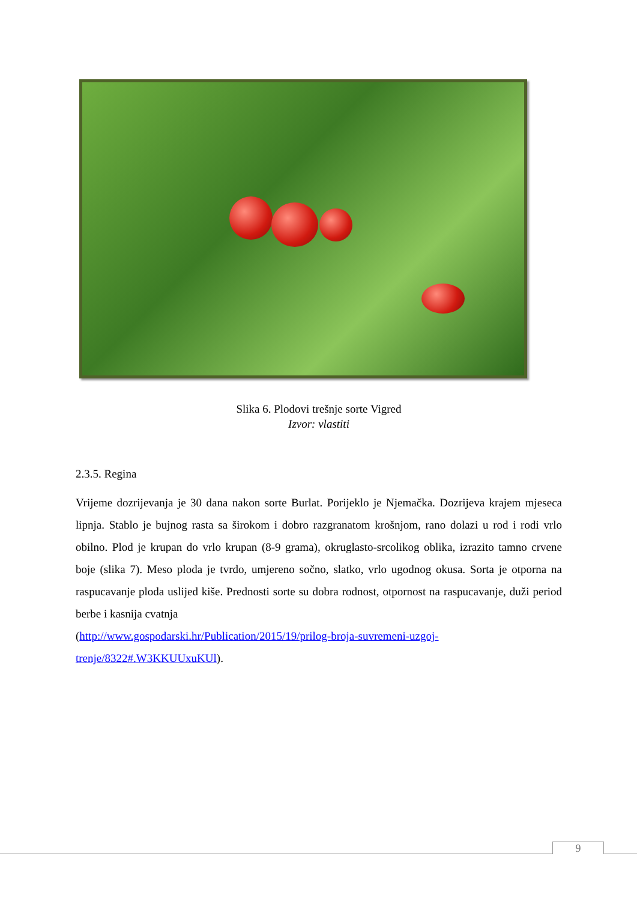Slika 6. Plodovi trešnje sorte Vigred
Izvor: vlastiti
2.3.5. Regina
Vrijeme dozrijevanja je 30 dana nakon sorte Burlat. Porijeklo je Njemačka. Dozrijeva krajem mjeseca lipnja. Stablo je bujnog rasta sa širokom i dobro razgranatom krošnjom, rano dolazi u rod i rodi vrlo obilno. Plod je krupan do vrlo krupan (8-9 grama), okruglasto-srcolikog oblika, izrazito tamno crvene boje (slika 7). Meso ploda je tvrdo, umjereno sočno, slatko, vrlo ugodnog okusa. Sorta je otporna na raspucavanje ploda uslijed kiše. Prednosti sorte su dobra rodnost, otpornost na raspucavanje, duži period berbe i kasnija cvatnja
(http://www.gospodarski.hr/Publication/2015/19/prilog-broja-suvremeni-uzgoj-trenje/8322#.W3KKUUxuKUl).
9